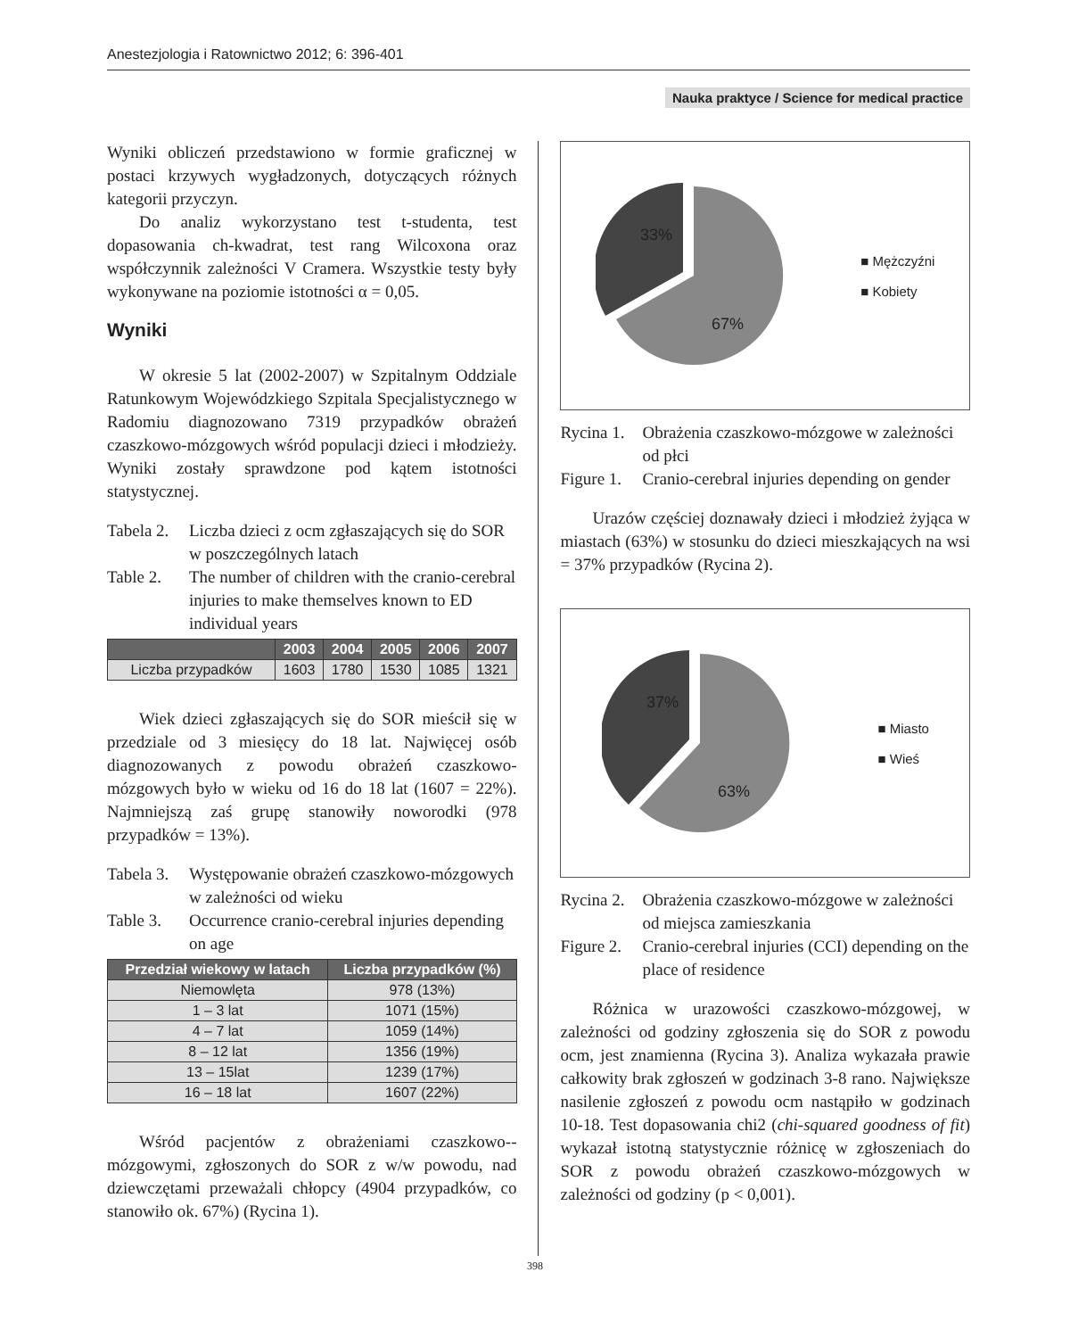Anestezjologia i Ratownictwo 2012; 6: 396-401
Nauka praktyce / Science for medical practice
Wyniki obliczeń przedstawiono w formie graficznej w postaci krzywych wygładzonych, dotyczących różnych kategorii przyczyn.
Do analiz wykorzystano test t-studenta, test dopasowania ch-kwadrat, test rang Wilcoxona oraz współczynnik zależności V Cramera. Wszystkie testy były wykonywane na poziomie istotności α = 0,05.
Wyniki
W okresie 5 lat (2002-2007) w Szpitalnym Oddziale Ratunkowym Wojewódzkiego Szpitala Specjalistycznego w Radomiu diagnozowano 7319 przypadków obrażeń czaszkowo-mózgowych wśród populacji dzieci i młodzieży. Wyniki zostały sprawdzone pod kątem istotności statystycznej.
Tabela 2. Liczba dzieci z ocm zgłaszających się do SOR w poszczególnych latach
Table 2. The number of children with the cranio-cerebral injuries to make themselves known to ED individual years
| | 2003 | 2004 | 2005 | 2006 | 2007 |
| --- | --- | --- | --- | --- | --- |
| Liczba przypadków | 1603 | 1780 | 1530 | 1085 | 1321 |
Wiek dzieci zgłaszających się do SOR mieścił się w przedziale od 3 miesięcy do 18 lat. Najwięcej osób diagnozowanych z powodu obrażeń czaszkowo-mózgowych było w wieku od 16 do 18 lat (1607 = 22%). Najmniejszą zaś grupę stanowiły noworodki (978 przypadków = 13%).
Tabela 3. Występowanie obrażeń czaszkowo-mózgowych w zależności od wieku
Table 3. Occurrence cranio-cerebral injuries depending on age
| Przedział wiekowy w latach | Liczba przypadków (%) |
| --- | --- |
| Niemowlęta | 978 (13%) |
| 1 – 3 lat | 1071 (15%) |
| 4 – 7 lat | 1059 (14%) |
| 8 – 12 lat | 1356 (19%) |
| 13 – 15lat | 1239 (17%) |
| 16 – 18 lat | 1607 (22%) |
Wśród pacjentów z obrażeniami czaszkowo--mózgowymi, zgłoszonych do SOR z w/w powodu, nad dziewczętami przeważali chłopcy (4904 przypadków, co stanowiło ok. 67%) (Rycina 1).
33%
67%
■ Mężczyźni
■ Kobiety
Rycina 1. Obrażenia czaszkowo-mózgowe w zależności od płci
Figure 1. Cranio-cerebral injuries depending on gender
Urazów częściej doznawały dzieci i młodzież żyjąca w miastach (63%) w stosunku do dzieci mieszkających na wsi = 37% przypadków (Rycina 2).
37%
63%
■ Miasto
■ Wieś
Rycina 2. Obrażenia czaszkowo-mózgowe w zależności od miejsca zamieszkania
Figure 2. Cranio-cerebral injuries (CCI) depending on the place of residence
Różnica w urazowości czaszkowo-mózgowej, w zależności od godziny zgłoszenia się do SOR z powodu ocm, jest znamienna (Rycina 3). Analiza wykazała prawie całkowity brak zgłoszeń w godzinach 3-8 rano. Największe nasilenie zgłoszeń z powodu ocm nastąpiło w godzinach 10-18. Test dopasowania chi2 (chi-squared goodness of fit) wykazał istotną statystycznie różnicę w zgłoszeniach do SOR z powodu obrażeń czaszkowo-mózgowych w zależności od godziny (p < 0,001).
398